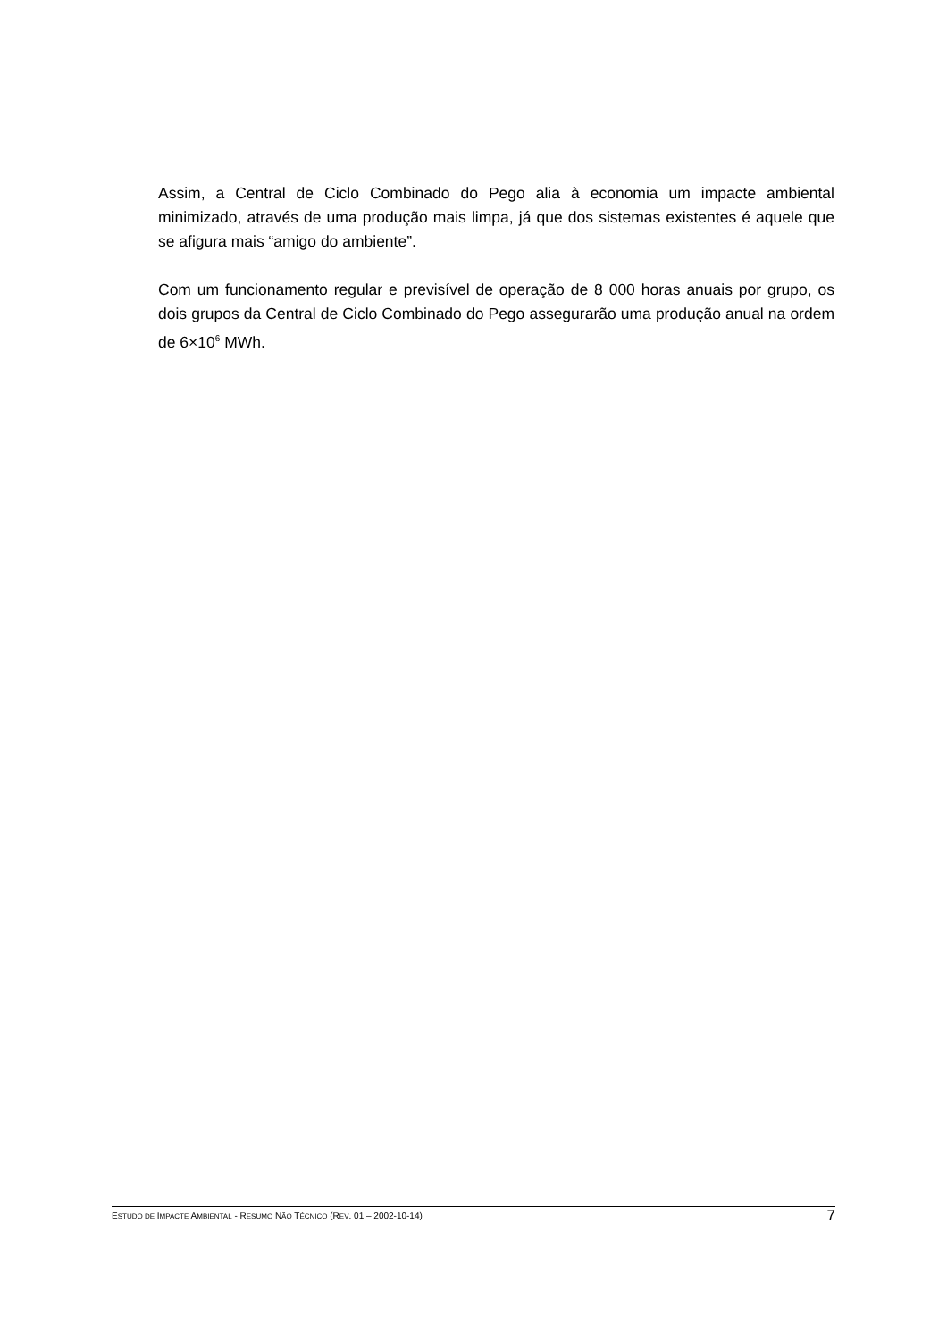Assim, a Central de Ciclo Combinado do Pego alia à economia um impacte ambiental minimizado, através de uma produção mais limpa, já que dos sistemas existentes é aquele que se afigura mais “amigo do ambiente”.
Com um funcionamento regular e previsível de operação de 8 000 horas anuais por grupo, os dois grupos da Central de Ciclo Combinado do Pego assegurarão uma produção anual na ordem de 6×10<sup>6</sup> MWh.
ESTUDO DE IMPACTE AMBIENTAL - RESUMO NÃO TÉCNICO (REV. 01 – 2002-10-14) 7